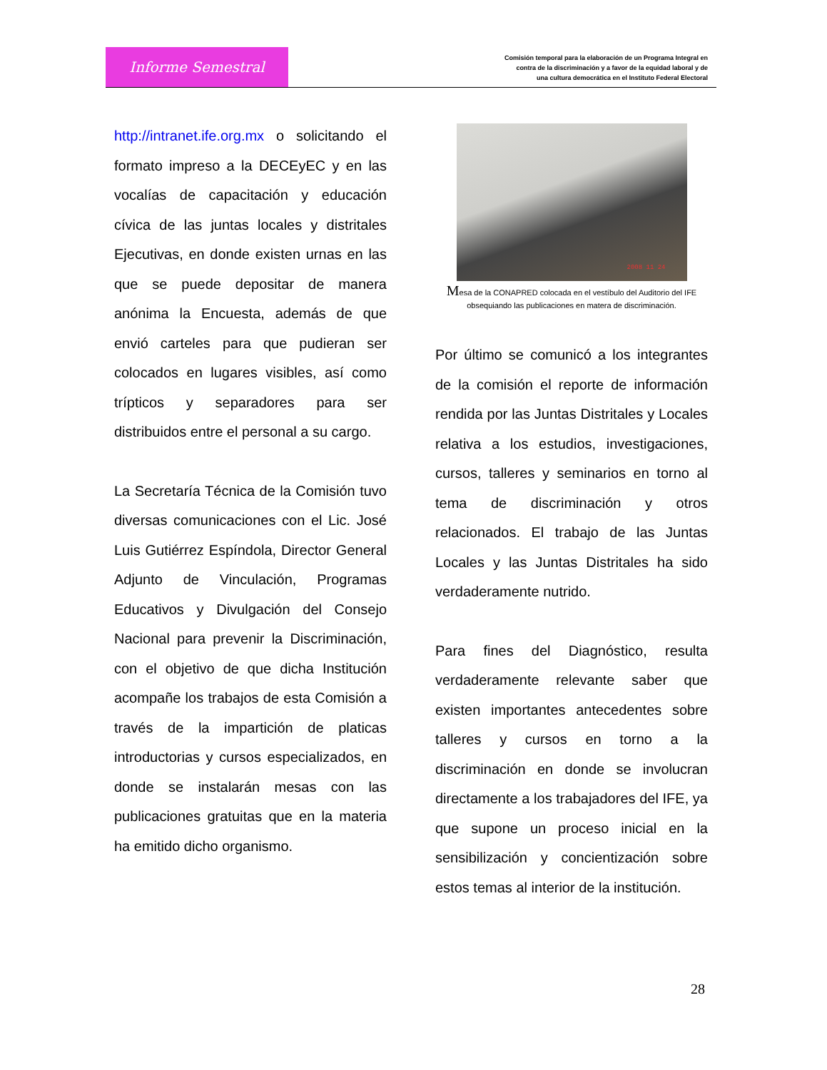Informe Semestral
Comisión temporal para la elaboración de un Programa Integral en
contra de la discriminación y a favor de la equidad laboral y de
una cultura democrática en el Instituto Federal Electoral
http://intranet.ife.org.mx o solicitando el formato impreso a la DECEyEC y en las vocalías de capacitación y educación cívica de las juntas locales y distritales Ejecutivas, en donde existen urnas en las que se puede depositar de manera anónima la Encuesta, además de que envió carteles para que pudieran ser colocados en lugares visibles, así como trípticos y separadores para ser distribuidos entre el personal a su cargo.
La Secretaría Técnica de la Comisión tuvo diversas comunicaciones con el Lic. José Luis Gutiérrez Espíndola, Director General Adjunto de Vinculación, Programas Educativos y Divulgación del Consejo Nacional para prevenir la Discriminación, con el objetivo de que dicha Institución acompañe los trabajos de esta Comisión a través de la impartición de platicas introductorias y cursos especializados, en donde se instalarán mesas con las publicaciones gratuitas que en la materia ha emitido dicho organismo.
2008 11 24
Mesa de la CONAPRED colocada en el vestíbulo del Auditorio del IFE
obsequiando las publicaciones en matera de discriminación.
Por último se comunicó a los integrantes de la comisión el reporte de información rendida por las Juntas Distritales y Locales relativa a los estudios, investigaciones, cursos, talleres y seminarios en torno al tema de discriminación y otros relacionados. El trabajo de las Juntas Locales y las Juntas Distritales ha sido verdaderamente nutrido.
Para fines del Diagnóstico, resulta verdaderamente relevante saber que existen importantes antecedentes sobre talleres y cursos en torno a la discriminación en donde se involucran directamente a los trabajadores del IFE, ya que supone un proceso inicial en la sensibilización y concientización sobre estos temas al interior de la institución.
28